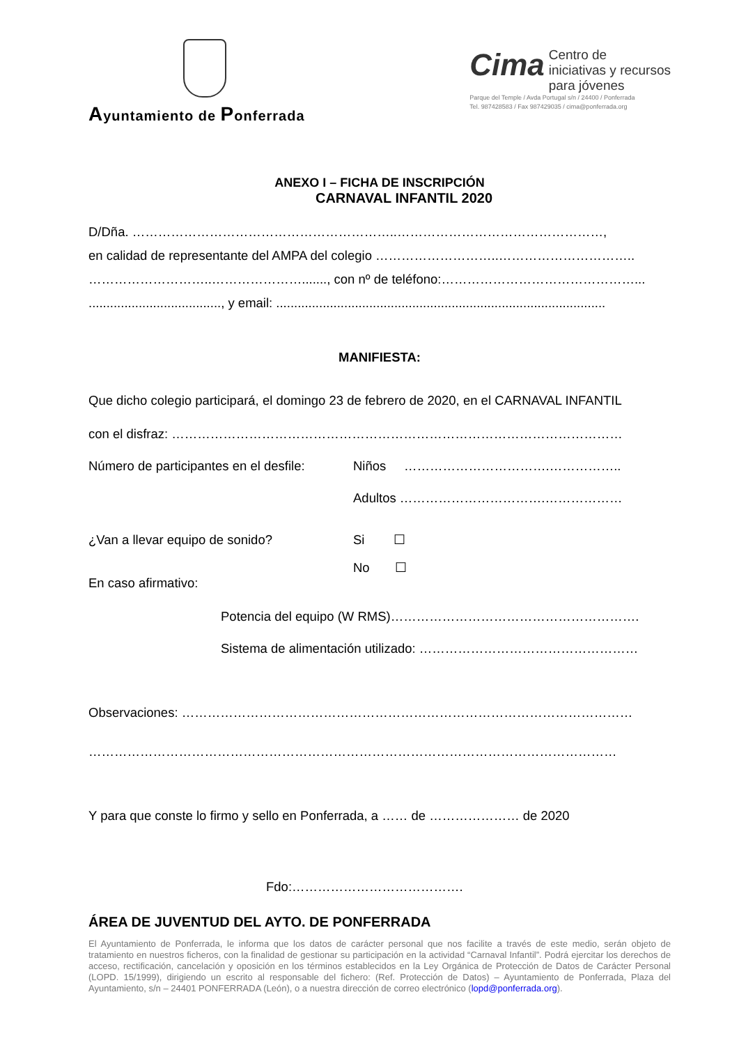Ayuntamiento de Ponferrada
Cima
Centro de
iniciativas y recursos
para jóvenes
Parque del Temple / Avda Portugal s/n / 24400 / Ponferrada
Tel. 987428583 / Fax 987429035 / cima@ponferrada.org
ANEXO I – FICHA DE INSCRIPCIÓN
CARNAVAL INFANTIL 2020
D/Dña. ……………………………………………………..…………………………………………,
en calidad de representante del AMPA del colegio ………………………..…………………………..
………………………..…………………......., con nº de teléfono:………………………………………...
....................................., y email: ............................................................................................
MANIFIESTA:
Que dicho colegio participará, el domingo 23 de febrero de 2020, en el CARNAVAL INFANTIL
con el disfraz: ……………………………………………………………………………………………
Número de participantes en el desfile:
Niños …………………………….……………..
Adultos …………………………….………………
¿Van a llevar equipo de sonido? Si ☐
No ☐
En caso afirmativo:
Potencia del equipo (W RMS)………………………………………………….
Sistema de alimentación utilizado: ……………………………………………
Observaciones: ……………………………………………………………………………………………
……………………………………………………………………………………………………………
Y para que conste lo firmo y sello en Ponferrada, a …… de ………………… de 2020
Fdo:………………………………….
ÁREA DE JUVENTUD DEL AYTO. DE PONFERRADA
El Ayuntamiento de Ponferrada, le informa que los datos de carácter personal que nos facilite a través de este medio, serán objeto de tratamiento en nuestros ficheros, con la finalidad de gestionar su participación en la actividad “Carnaval Infantil”. Podrá ejercitar los derechos de acceso, rectificación, cancelación y oposición en los términos establecidos en la Ley Orgánica de Protección de Datos de Carácter Personal (LOPD. 15/1999), dirigiendo un escrito al responsable del fichero: (Ref. Protección de Datos) – Ayuntamiento de Ponferrada, Plaza del Ayuntamiento, s/n – 24401 PONFERRADA (León), o a nuestra dirección de correo electrónico (lopd@ponferrada.org).